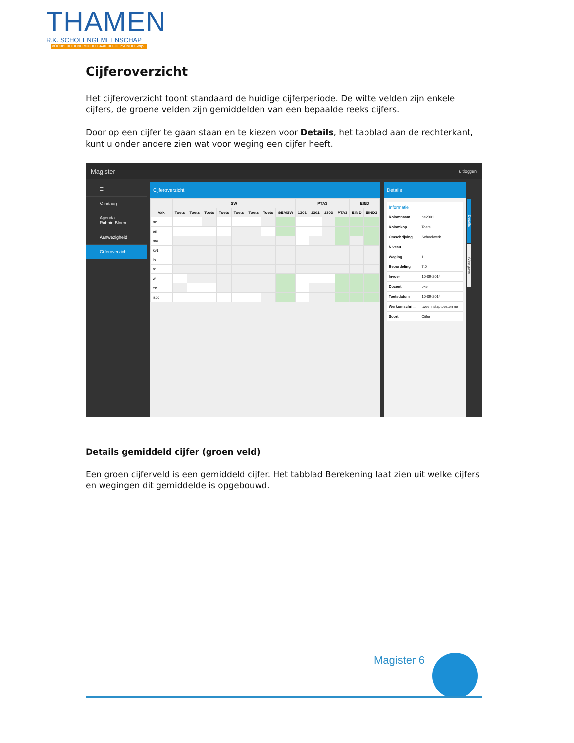THAMEN
R.K. SCHOLENGEMEENSCHAP
VOORBEREIDEND MIDDELBAAR BEROEPSONDERWIJS
Cijferoverzicht
Het cijferoverzicht toont standaard de huidige cijferperiode. De witte velden zijn enkele cijfers, de groene velden zijn gemiddelden van een bepaalde reeks cijfers.
Door op een cijfer te gaan staan en te kiezen voor Details, het tabblad aan de rechterkant, kunt u onder andere zien wat voor weging een cijfer heeft.
Magister uitloggen
☰
Vandaag
Agenda
Robbin Bloem
Aanwezigheid
Cijferoverzicht
Cijferoverzicht
| | SW | | | | | | | | PTA3 | | | | EIND | |
| --- | --- | --- | --- | --- | --- | --- | --- | --- | --- | --- | --- | --- | --- | --- |
| Vak | Toets | Toets | Toets | Toets | Toets | Toets | Toets | GEMSW | 1301 | 1302 | 1303 | PTA3 | EIND | EIND3 |
| ne | | | | | | | | | | | | | | |
| en | | | | | | | | | | | | | | |
| ma | | | | | | | | | | | | | | |
| kv1 | | | | | | | | | | | | | | |
| lo | | | | | | | | | | | | | | |
| re | | | | | | | | | | | | | | |
| wi | | | | | | | | | | | | | | |
| ec | | | | | | | | | | | | | | |
| isdc | | | | | | | | | | | | | | |
Details
| Informatie | |
| Kolomnaam | ne2001 |
| Kolomkop | Toets |
| Omschrijving | Schoolwerk |
| Niveau | |
| Weging | 1 |
| Beoordeling | 7,0 |
| Invoer | 10-09-2014 |
| Docent | bke |
| Toetsdatum | 10-09-2014 |
| Werkomschri... | twee instaptoesten ne |
| Soort | Cijfer |
Details
Weergave
Details gemiddeld cijfer (groen veld)
Een groen cijferveld is een gemiddeld cijfer. Het tabblad Berekening laat zien uit welke cijfers en wegingen dit gemiddelde is opgebouwd.
Magister 6